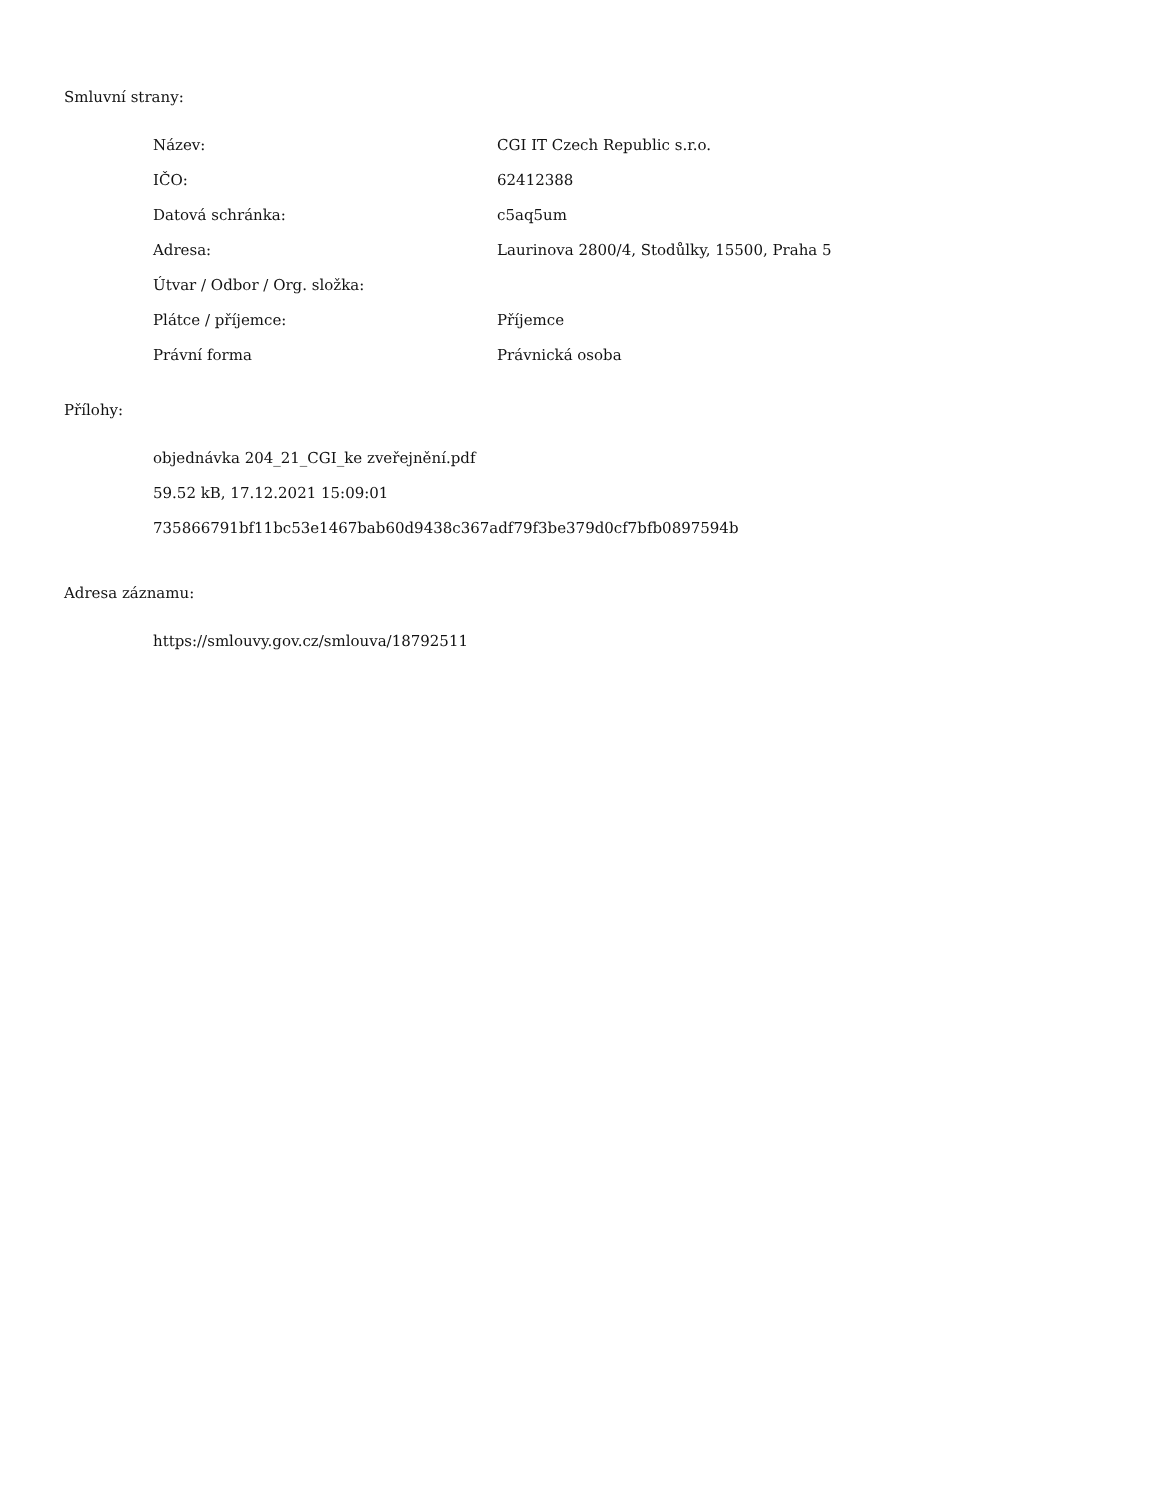Smluvní strany:
| Název: | CGI IT Czech Republic s.r.o. |
| IČO: | 62412388 |
| Datová schránka: | c5aq5um |
| Adresa: | Laurinova 2800/4, Stodůlky, 15500, Praha 5 |
| Útvar / Odbor / Org. složka: | |
| Plátce / příjemce: | Příjemce |
| Právní forma | Právnická osoba |
Přílohy:
objednávka 204_21_CGI_ke zveřejnění.pdf
59.52 kB, 17.12.2021 15:09:01
735866791bf11bc53e1467bab60d9438c367adf79f3be379d0cf7bfb0897594b
Adresa záznamu:
https://smlouvy.gov.cz/smlouva/18792511